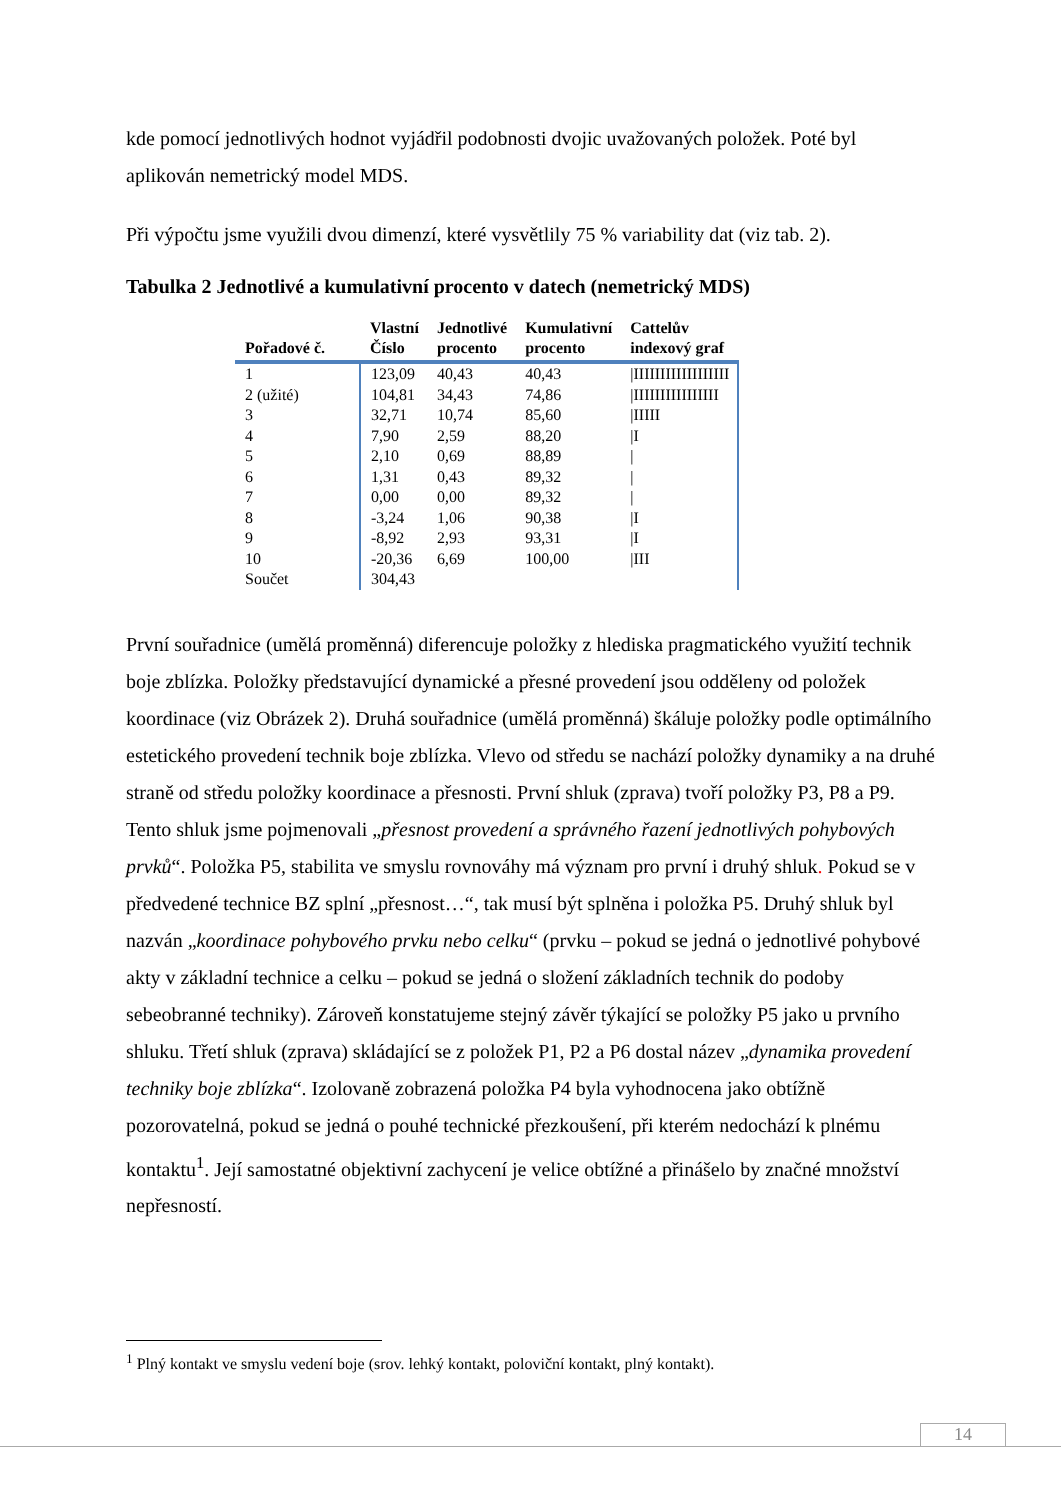kde pomocí jednotlivých hodnot vyjádřil podobnosti dvojic uvažovaných položek. Poté byl aplikován nemetrický model MDS.
Při výpočtu jsme využili dvou dimenzí, které vysvětlily 75 % variability dat (viz tab. 2).
Tabulka 2 Jednotlivé a kumulativní procento v datech (nemetrický MDS)
| Pořadové č. | Vlastní Číslo | Jednotlivé procento | Kumulativní procento | Cattelův indexový graf |
| --- | --- | --- | --- | --- |
| 1 | 123,09 | 40,43 | 40,43 | /IIIIIIIIIIIIIIIIII |
| 2 (užité) | 104,81 | 34,43 | 74,86 | /IIIIIIIIIIIIIIII |
| 3 | 32,71 | 10,74 | 85,60 | /IIIII |
| 4 | 7,90 | 2,59 | 88,20 | /I |
| 5 | 2,10 | 0,69 | 88,89 | / |
| 6 | 1,31 | 0,43 | 89,32 | / |
| 7 | 0,00 | 0,00 | 89,32 | / |
| 8 | -3,24 | 1,06 | 90,38 | /I |
| 9 | -8,92 | 2,93 | 93,31 | /I |
| 10 | -20,36 | 6,69 | 100,00 | /III |
| Součet | 304,43 | | | |
První souřadnice (umělá proměnná) diferencuje položky z hlediska pragmatického využití technik boje zblízka. Položky představující dynamické a přesné provedení jsou odděleny od položek koordinace (viz Obrázek 2). Druhá souřadnice (umělá proměnná) škáluje položky podle optimálního estetického provedení technik boje zblízka. Vlevo od středu se nachází položky dynamiky a na druhé straně od středu položky koordinace a přesnosti. První shluk (zprava) tvoří položky P3, P8 a P9. Tento shluk jsme pojmenovali „přesnost provedení a správného řazení jednotlivých pohybových prvků“. Položka P5, stabilita ve smyslu rovnováhy má význam pro první i druhý shluk. Pokud se v předvedené technice BZ splní „přesnost…“, tak musí být splněna i položka P5. Druhý shluk byl nazván „koordinace pohybového prvku nebo celku“ (prvku – pokud se jedná o jednotlivé pohybové akty v základní technice a celku – pokud se jedná o složení základních technik do podoby sebeobranné techniky). Zároveň konstatujeme stejný závěr týkající se položky P5 jako u prvního shluku. Třetí shluk (zprava) skládající se z položek P1, P2 a P6 dostal název „dynamika provedení techniky boje zblízka“. Izolovaně zobrazená položka P4 byla vyhodnocena jako obtížně pozorovatelná, pokud se jedná o pouhé technické přezkoušení, při kterém nedochází k plnému kontaktu<sup>1</sup>. Její samostatné objektivní zachycení je velice obtížné a přinášelo by značné množství nepřesností.
<sup>1</sup> Plný kontakt ve smyslu vedení boje (srov. lehký kontakt, poloviční kontakt, plný kontakt).
14